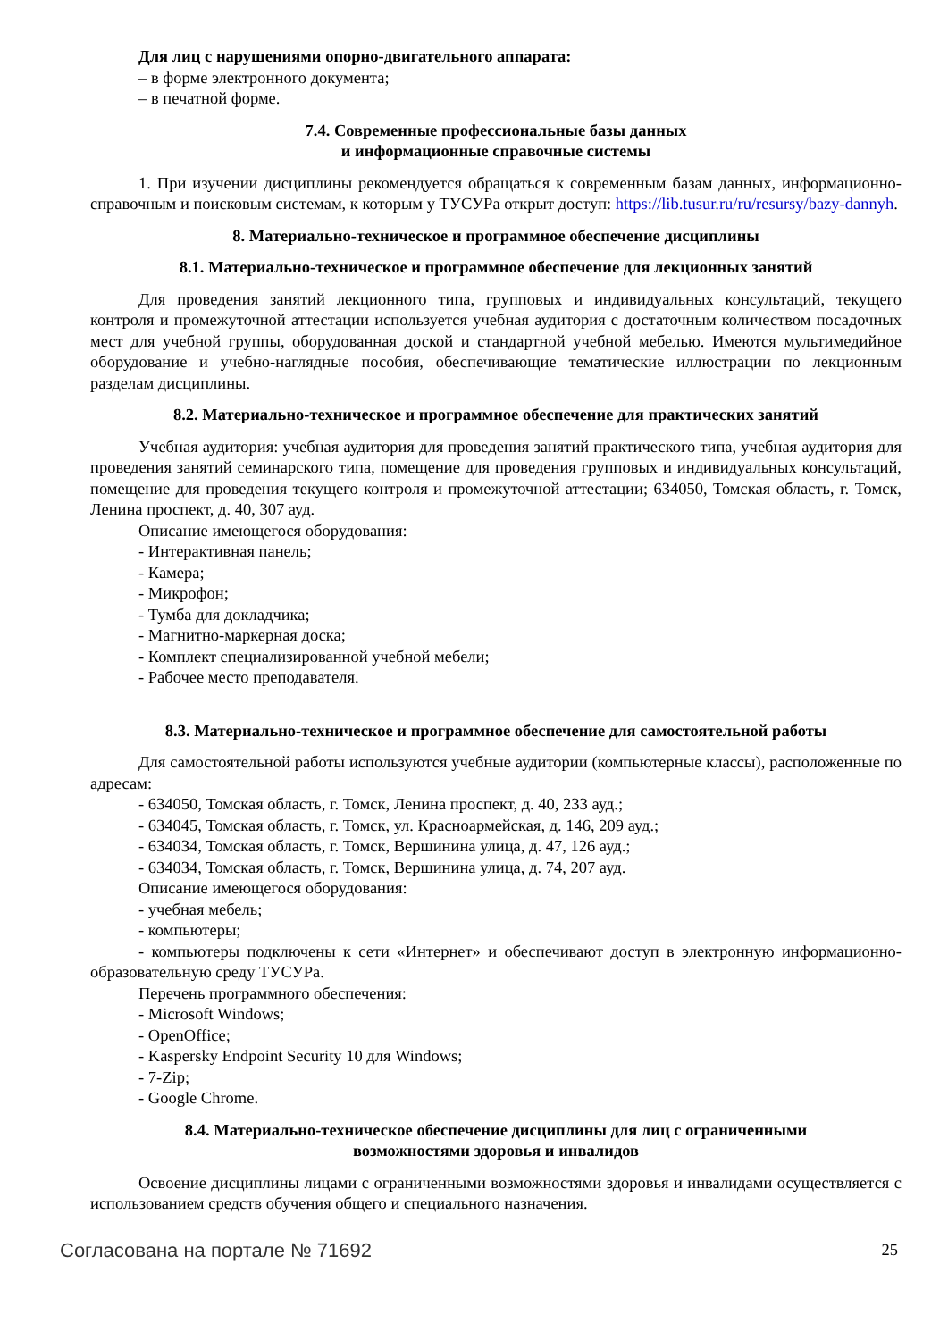Для лиц с нарушениями опорно-двигательного аппарата:
– в форме электронного документа;
– в печатной форме.
7.4. Современные профессиональные базы данных
и информационные справочные системы
1. При изучении дисциплины рекомендуется обращаться к современным базам данных, информационно-справочным и поисковым системам, к которым у ТУСУРа открыт доступ: https://lib.tusur.ru/ru/resursy/bazy-dannyh.
8. Материально-техническое и программное обеспечение дисциплины
8.1. Материально-техническое и программное обеспечение для лекционных занятий
Для проведения занятий лекционного типа, групповых и индивидуальных консультаций, текущего контроля и промежуточной аттестации используется учебная аудитория с достаточным количеством посадочных мест для учебной группы, оборудованная доской и стандартной учебной мебелью. Имеются мультимедийное оборудование и учебно-наглядные пособия, обеспечивающие тематические иллюстрации по лекционным разделам дисциплины.
8.2. Материально-техническое и программное обеспечение для практических занятий
Учебная аудитория: учебная аудитория для проведения занятий практического типа, учебная аудитория для проведения занятий семинарского типа, помещение для проведения групповых и индивидуальных консультаций, помещение для проведения текущего контроля и промежуточной аттестации; 634050, Томская область, г. Томск, Ленина проспект, д. 40, 307 ауд.
Описание имеющегося оборудования:
- Интерактивная панель;
- Камера;
- Микрофон;
- Тумба для докладчика;
- Магнитно-маркерная доска;
- Комплект специализированной учебной мебели;
- Рабочее место преподавателя.
8.3. Материально-техническое и программное обеспечение для самостоятельной работы
Для самостоятельной работы используются учебные аудитории (компьютерные классы), расположенные по адресам:
- 634050, Томская область, г. Томск, Ленина проспект, д. 40, 233 ауд.;
- 634045, Томская область, г. Томск, ул. Красноармейская, д. 146, 209 ауд.;
- 634034, Томская область, г. Томск, Вершинина улица, д. 47, 126 ауд.;
- 634034, Томская область, г. Томск, Вершинина улица, д. 74, 207 ауд.
Описание имеющегося оборудования:
- учебная мебель;
- компьютеры;
- компьютеры подключены к сети «Интернет» и обеспечивают доступ в электронную информационно-образовательную среду ТУСУРа.
Перечень программного обеспечения:
- Microsoft Windows;
- OpenOffice;
- Kaspersky Endpoint Security 10 для Windows;
- 7-Zip;
- Google Chrome.
8.4. Материально-техническое обеспечение дисциплины для лиц с ограниченными
возможностями здоровья и инвалидов
Освоение дисциплины лицами с ограниченными возможностями здоровья и инвалидами осуществляется с использованием средств обучения общего и специального назначения.
Согласована на портале № 71692 25